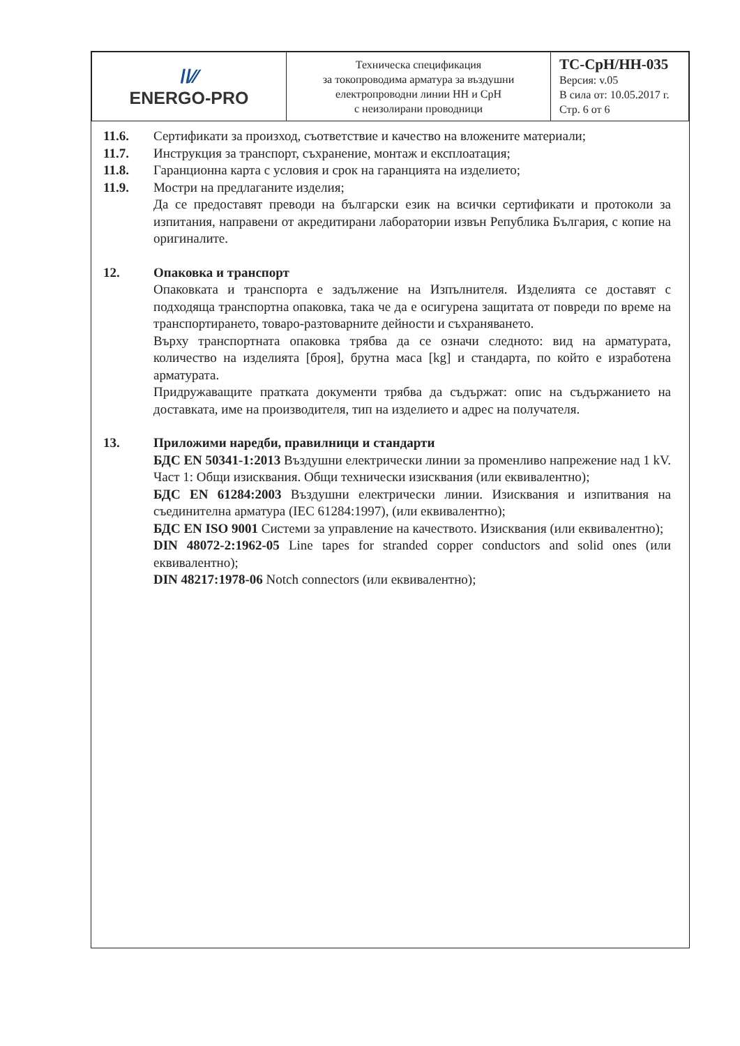| //∕∕ ENERGO-PRO | Техническа спецификация за токопроводима арматура за въздушни електропроводни линии НН и СрН с неизолирани проводници | ТС-СрН/НН-035 Версия: v.05 В сила от: 10.05.2017 г. Стр. 6 от 6 |
11.6. Сертификати за произход, съответствие и качество на вложените материали;
11.7. Инструкция за транспорт, съхранение, монтаж и експлоатация;
11.8. Гаранционна карта с условия и срок на гаранцията на изделието;
11.9. Мостри на предлаганите изделия;
Да се предоставят преводи на български език на всички сертификати и протоколи за изпитания, направени от акредитирани лаборатории извън Република България, с копие на оригиналите.
12. Опаковка и транспорт
Опаковката и транспорта е задължение на Изпълнителя. Изделията се доставят с подходяща транспортна опаковка, така че да е осигурена защитата от повреди по време на транспортирането, товаро-разтоварните дейности и съхраняването.
Върху транспортната опаковка трябва да се означи следното: вид на арматурата, количество на изделията [броя], брутна маса [kg] и стандарта, по който е изработена арматурата.
Придружаващите пратката документи трябва да съдържат: опис на съдържанието на доставката, име на производителя, тип на изделието и адрес на получателя.
13. Приложими наредби, правилници и стандарти
БДС EN 50341-1:2013 Въздушни електрически линии за променливо напрежение над 1 kV. Част 1: Общи изисквания. Общи технически изисквания (или еквивалентно);
БДС EN 61284:2003 Въздушни електрически линии. Изисквания и изпитвания на съединителна арматура (IEC 61284:1997), (или еквивалентно);
БДС EN ISO 9001 Системи за управление на качеството. Изисквания (или еквивалентно);
DIN 48072-2:1962-05 Line tapes for stranded copper conductors and solid ones (или еквивалентно);
DIN 48217:1978-06 Notch connectors (или еквивалентно);